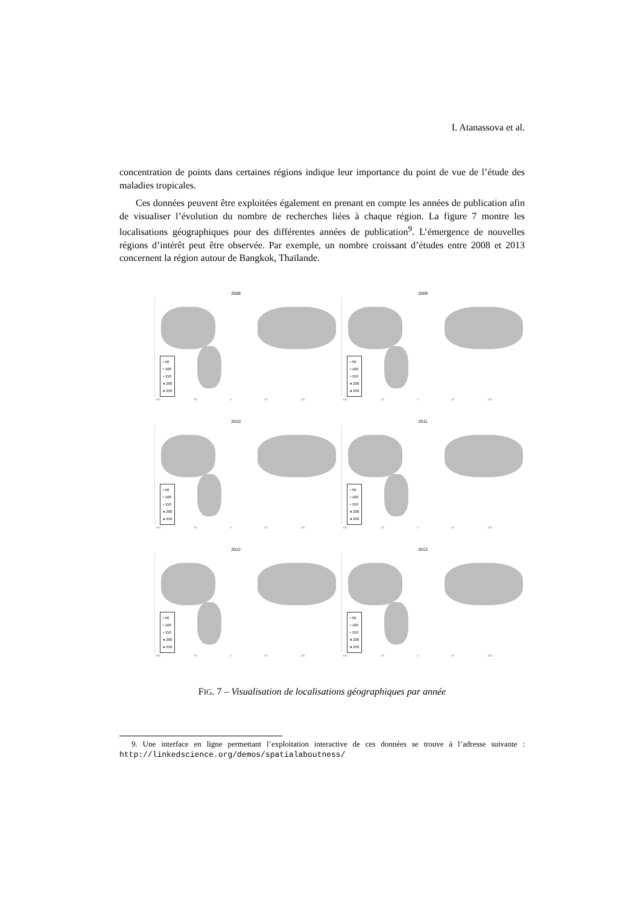I. Atanassova et al.
concentration de points dans certaines régions indique leur importance du point de vue de l’étude des maladies tropicales.
Ces données peuvent être exploitées également en prenant en compte les années de publication afin de visualiser l’évolution du nombre de recherches liées à chaque région. La figure 7 montre les localisations géographiques pour des différentes années de publication<sup>9</sup>. L’émergence de nouvelles régions d’intérêt peut être observée. Par exemple, un nombre croissant d’études entre 2008 et 2013 concernent la région autour de Bangkok, Thaïlande.
2008
• 50
• 100
• 150
● 200
● 250
-180 -90 0 90 180
2009
• 50
• 100
• 150
● 200
● 250
-180 -90 0 90 180
2010
• 50
• 100
• 150
● 200
● 250
-180 -90 0 90 180
2011
• 50
• 100
• 150
● 200
● 250
-180 -90 0 90 180
2012
• 50
• 100
• 150
● 200
● 250
-180 -90 0 90 180
2013
• 50
• 100
• 150
● 200
● 250
-180 -90 0 90 180
FIG. 7 – Visualisation de localisations géographiques par année
9. Une interface en ligne permettant l’exploitation interactive de ces données se trouve à l’adresse suivante : http://linkedscience.org/demos/spatialaboutness/